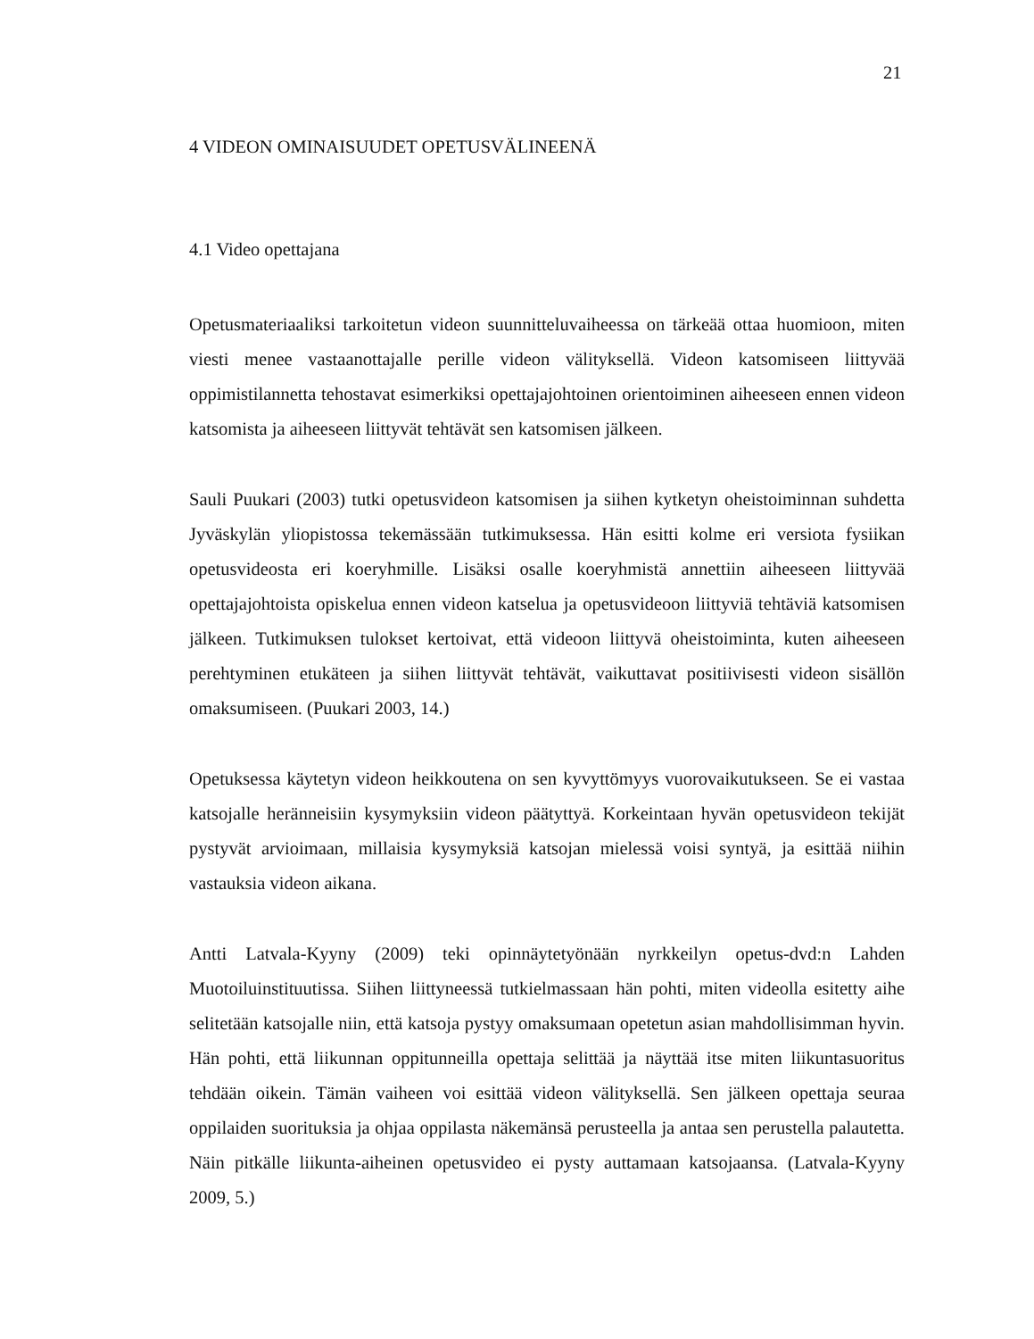21
4 VIDEON OMINAISUUDET OPETUSVÄLINEENÄ
4.1 Video opettajana
Opetusmateriaaliksi tarkoitetun videon suunnitteluvaiheessa on tärkeää ottaa huomioon, miten viesti menee vastaanottajalle perille videon välityksellä. Videon katsomiseen liittyvää oppimistilannetta tehostavat esimerkiksi opettajajohtoinen orientoiminen aiheeseen ennen videon katsomista ja aiheeseen liittyvät tehtävät sen katsomisen jälkeen.
Sauli Puukari (2003) tutki opetusvideon katsomisen ja siihen kytketyn oheistoiminnan suhdetta Jyväskylän yliopistossa tekemässään tutkimuksessa. Hän esitti kolme eri versiota fysiikan opetusvideosta eri koeryhmille. Lisäksi osalle koeryhmistä annettiin aiheeseen liittyvää opettajajohtoista opiskelua ennen videon katselua ja opetusvideoon liittyviä tehtäviä katsomisen jälkeen. Tutkimuksen tulokset kertoivat, että videoon liittyvä oheistoiminta, kuten aiheeseen perehtyminen etukäteen ja siihen liittyvät tehtävät, vaikuttavat positiivisesti videon sisällön omaksumiseen. (Puukari 2003, 14.)
Opetuksessa käytetyn videon heikkoutena on sen kyvyttömyys vuorovaikutukseen. Se ei vastaa katsojalle heränneisiin kysymyksiin videon päätyttyä. Korkeintaan hyvän opetusvideon tekijät pystyvät arvioimaan, millaisia kysymyksiä katsojan mielessä voisi syntyä, ja esittää niihin vastauksia videon aikana.
Antti Latvala-Kyyny (2009) teki opinnäytetyönään nyrkkeilyn opetus-dvd:n Lahden Muotoiluinstituutissa. Siihen liittyneessä tutkielmassaan hän pohti, miten videolla esitetty aihe selitetään katsojalle niin, että katsoja pystyy omaksumaan opetetun asian mahdollisimman hyvin. Hän pohti, että liikunnan oppitunneilla opettaja selittää ja näyttää itse miten liikuntasuoritus tehdään oikein. Tämän vaiheen voi esittää videon välityksellä. Sen jälkeen opettaja seuraa oppilaiden suorituksia ja ohjaa oppilasta näkemänsä perusteella ja antaa sen perustella palautetta. Näin pitkälle liikunta-aiheinen opetusvideo ei pysty auttamaan katsojaansa. (Latvala-Kyyny 2009, 5.)